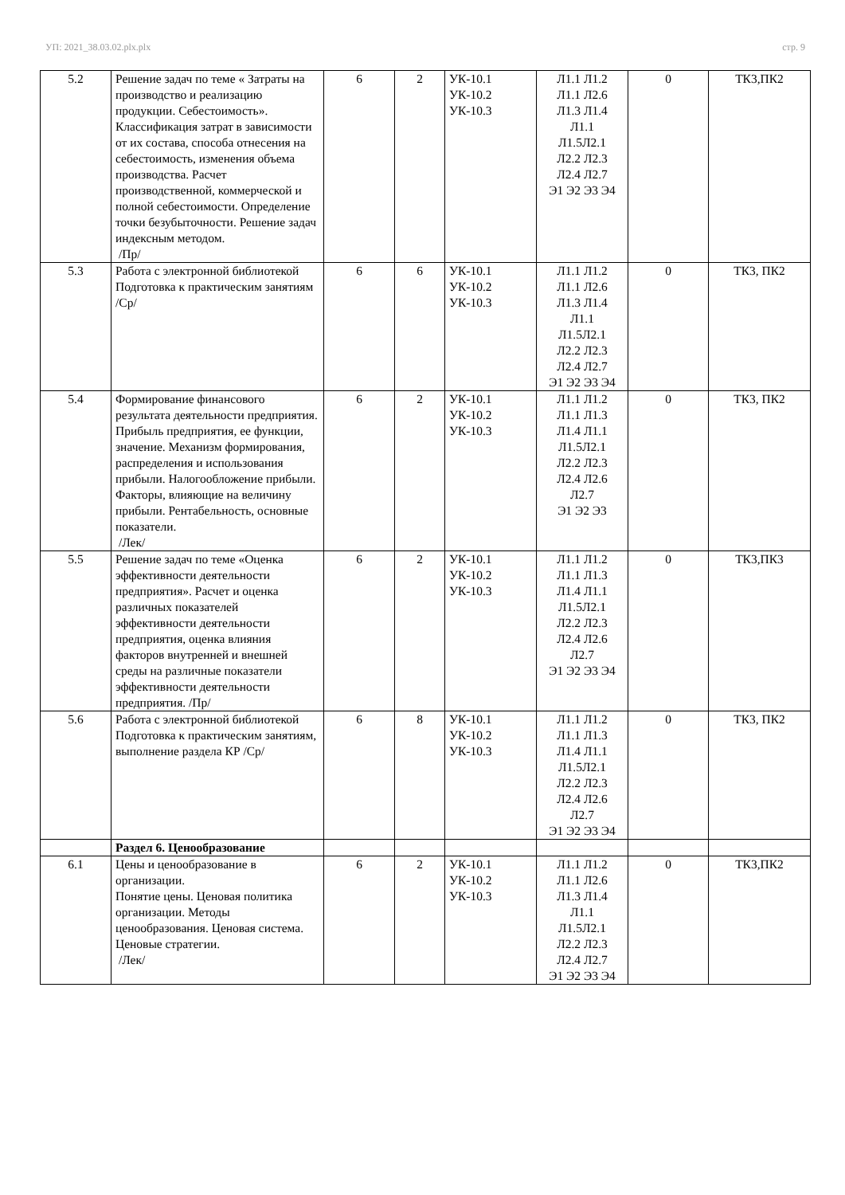УП: 2021_38.03.02.plx.plx стр. 9
| 5.2 | Решение задач по теме « Затраты на производство и реализацию продукции. Себестоимость». Классификация затрат в зависимости от их состава, способа отнесения на себестоимость, изменения объема производства. Расчет производственной, коммерческой и полной себестоимости. Определение точки безубыточности. Решение задач индексным методом. /Пр/ | 6 | 2 | УК-10.1 УК-10.2 УК-10.3 | Л1.1 Л1.2 Л1.1 Л2.6 Л1.3 Л1.4 Л1.1 Л1.5Л2.1 Л2.2 Л2.3 Л2.4 Л2.7 Э1 Э2 Э3 Э4 | 0 | ТК3,ПК2 |
| 5.3 | Работа с электронной библиотекой Подготовка к практическим занятиям /Ср/ | 6 | 6 | УК-10.1 УК-10.2 УК-10.3 | Л1.1 Л1.2 Л1.1 Л2.6 Л1.3 Л1.4 Л1.1 Л1.5Л2.1 Л2.2 Л2.3 Л2.4 Л2.7 Э1 Э2 Э3 Э4 | 0 | ТК3, ПК2 |
| 5.4 | Формирование финансового результата деятельности предприятия. Прибыль предприятия, ее функции, значение. Механизм формирования, распределения и использования прибыли. Налогообложение прибыли. Факторы, влияющие на величину прибыли. Рентабельность, основные показатели. /Лек/ | 6 | 2 | УК-10.1 УК-10.2 УК-10.3 | Л1.1 Л1.2 Л1.1 Л1.3 Л1.4 Л1.1 Л1.5Л2.1 Л2.2 Л2.3 Л2.4 Л2.6 Л2.7 Э1 Э2 Э3 | 0 | ТК3, ПК2 |
| 5.5 | Решение задач по теме «Оценка эффективности деятельности предприятия». Расчет и оценка различных показателей эффективности деятельности предприятия, оценка влияния факторов внутренней и внешней среды на различные показатели эффективности деятельности предприятия. /Пр/ | 6 | 2 | УК-10.1 УК-10.2 УК-10.3 | Л1.1 Л1.2 Л1.1 Л1.3 Л1.4 Л1.1 Л1.5Л2.1 Л2.2 Л2.3 Л2.4 Л2.6 Л2.7 Э1 Э2 Э3 Э4 | 0 | ТК3,ПК3 |
| 5.6 | Работа с электронной библиотекой Подготовка к практическим занятиям, выполнение раздела КР /Ср/ | 6 | 8 | УК-10.1 УК-10.2 УК-10.3 | Л1.1 Л1.2 Л1.1 Л1.3 Л1.4 Л1.1 Л1.5Л2.1 Л2.2 Л2.3 Л2.4 Л2.6 Л2.7 Э1 Э2 Э3 Э4 | 0 | ТК3, ПК2 |
| | Раздел 6. Ценообразование | | | | | | |
| 6.1 | Цены и ценообразование в организации. Понятие цены. Ценовая политика организации. Методы ценообразования. Ценовая система. Ценовые стратегии. /Лек/ | 6 | 2 | УК-10.1 УК-10.2 УК-10.3 | Л1.1 Л1.2 Л1.1 Л2.6 Л1.3 Л1.4 Л1.1 Л1.5Л2.1 Л2.2 Л2.3 Л2.4 Л2.7 Э1 Э2 Э3 Э4 | 0 | ТК3,ПК2 |